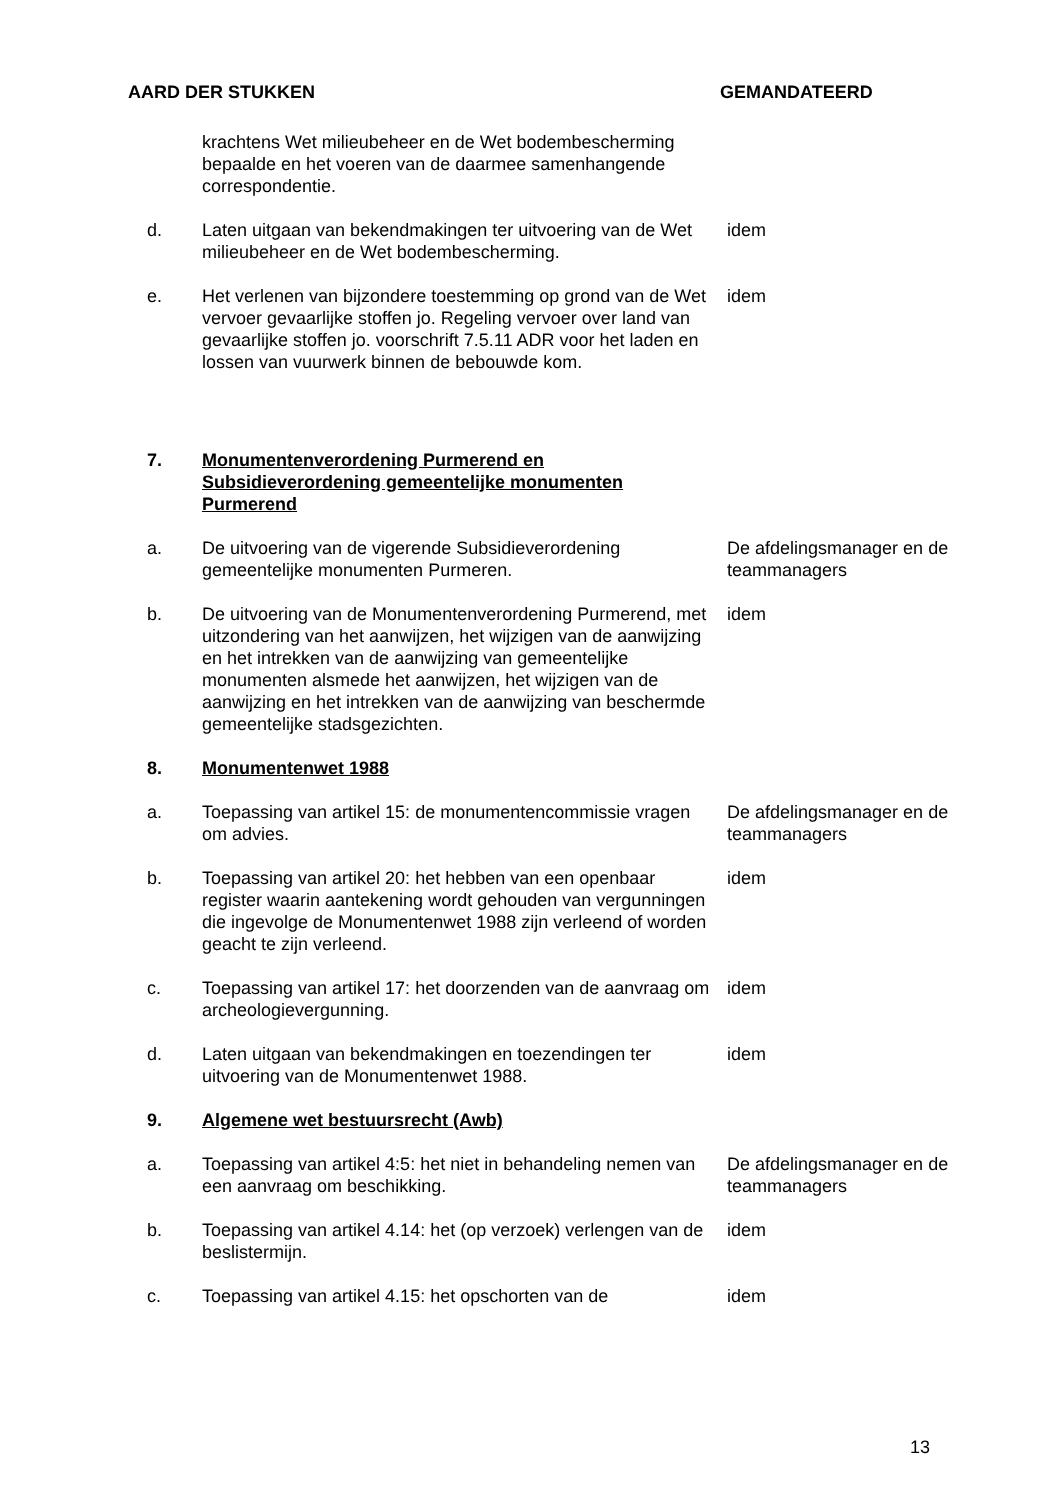AARD DER STUKKEN GEMANDATEERD
| | krachtens Wet milieubeheer en de Wet bodembescherming bepaalde en het voeren van de daarmee samenhangende correspondentie. | |
| d. | Laten uitgaan van bekendmakingen ter uitvoering van de Wet milieubeheer en de Wet bodembescherming. | idem |
| e. | Het verlenen van bijzondere toestemming op grond van de Wet vervoer gevaarlijke stoffen jo. Regeling vervoer over land van gevaarlijke stoffen jo. voorschrift 7.5.11 ADR voor het laden en lossen van vuurwerk binnen de bebouwde kom. | idem |
| 7. | Monumentenverordening Purmerend en Subsidieverordening gemeentelijke monumenten Purmerend | |
| a. | De uitvoering van de vigerende Subsidieverordening gemeentelijke monumenten Purmeren. | De afdelingsmanager en de teammanagers |
| b. | De uitvoering van de Monumentenverordening Purmerend, met uitzondering van het aanwijzen, het wijzigen van de aanwijzing en het intrekken van de aanwijzing van gemeentelijke monumenten alsmede het aanwijzen, het wijzigen van de aanwijzing en het intrekken van de aanwijzing van beschermde gemeentelijke stadsgezichten. | idem |
| 8. | Monumentenwet 1988 | |
| a. | Toepassing van artikel 15: de monumentencommissie vragen om advies. | De afdelingsmanager en de teammanagers |
| b. | Toepassing van artikel 20: het hebben van een openbaar register waarin aantekening wordt gehouden van vergunningen die ingevolge de Monumentenwet 1988 zijn verleend of worden geacht te zijn verleend. | idem |
| c. | Toepassing van artikel 17: het doorzenden van de aanvraag om archeologievergunning. | idem |
| d. | Laten uitgaan van bekendmakingen en toezendingen ter uitvoering van de Monumentenwet 1988. | idem |
| 9. | Algemene wet bestuursrecht (Awb) | |
| a. | Toepassing van artikel 4:5: het niet in behandeling nemen van een aanvraag om beschikking. | De afdelingsmanager en de teammanagers |
| b. | Toepassing van artikel 4.14: het (op verzoek) verlengen van de beslistermijn. | idem |
| c. | Toepassing van artikel 4.15: het opschorten van de | idem |
13